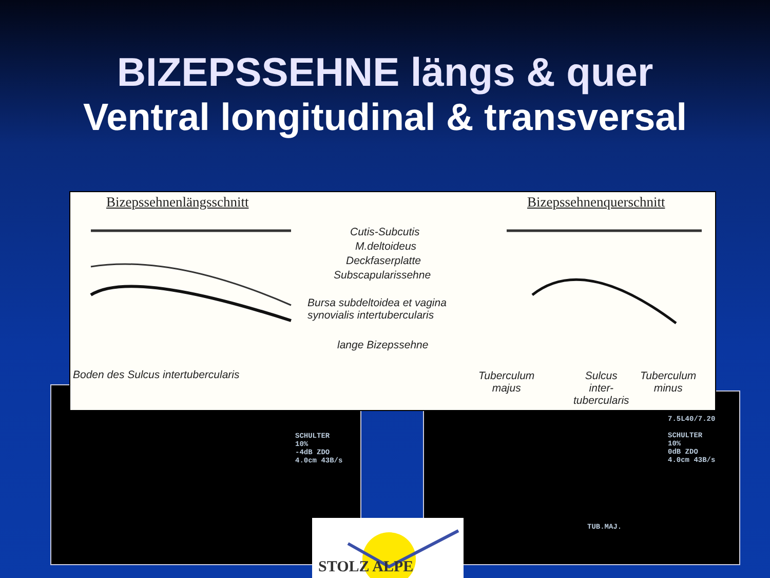BIZEPSSEHNE längs & quer
Ventral longitudinal & transversal
SCHULTER
10%
-4dB ZDO
4.0cm 43B/s
7.5L40/7.20
SCHULTER
10%
0dB ZDO
4.0cm 43B/s
TUB.MAJ.
Bizepssehnenlängsschnitt Bizepssehnenquerschnitt
Cutis-Subcutis
M.deltoideus
Deckfaserplatte
Subscapularissehne
Bursa subdeltoidea et vagina
synovialis intertubercularis
lange Bizepssehne
Boden des Sulcus intertubercularis
Tuberculum
majus
Sulcus
inter-
tubercularis
Tuberculum
minus
STOLZ ALPE